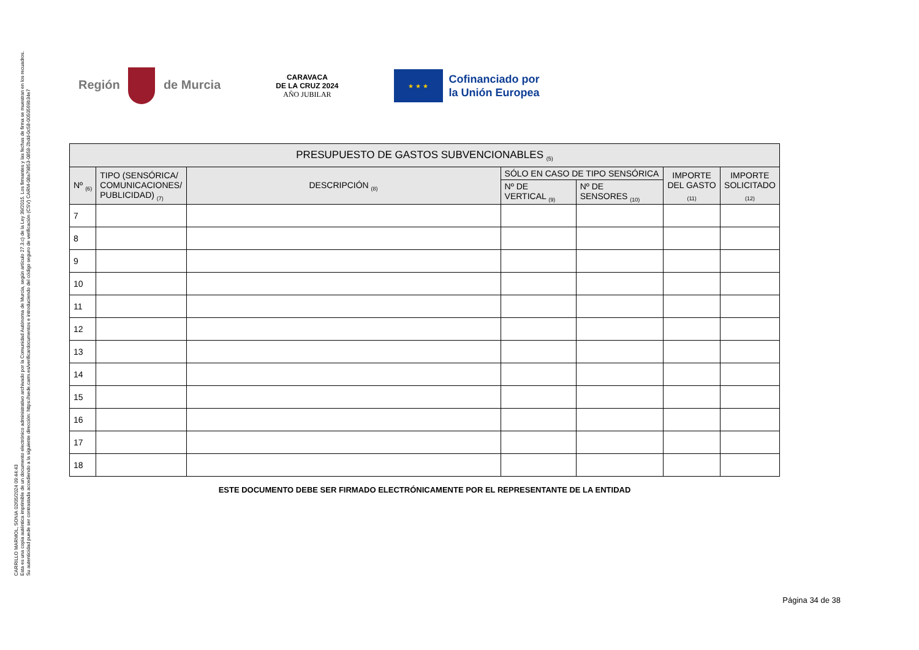CARRILLO MARMOL, SONIA 02/05/2024 09:44:43
Esta es una copia auténtica imprimible de un documento electrónico administrativo archivado por la Comunidad Autónoma de Murcia, según artículo 27.3.c) de la Ley 39/2015. Los firmantes y las fechas de firma se muestran en los recuadros.
Su autenticidad puede ser contrastada accediendo a la siguiente dirección: https://sede.carm.es/verificardocumentos e introduciendo del código seguro de verificación (CSV) CARM-08a79853-0858-2bdd-0c58-0050569b34e7
Región de Murcia
CARAVACA
DE LA CRUZ 2024
AÑO JUBILAR
★ ★ ★
Cofinanciado por
la Unión Europea
| PRESUPUESTO DE GASTOS SUBVENCIONABLES <sub>(5)</sub> | | | | | | |
| --- | --- | --- | --- | --- | --- | --- |
| Nº <sub>(6)</sub> | TIPO (SENSÓRICA/ COMUNICACIONES/ PUBLICIDAD) <sub>(7)</sub> | DESCRIPCIÓN <sub>(8)</sub> | SÓLO EN CASO DE TIPO SENSÓRICA | | IMPORTE DEL GASTO <sub>(11)</sub> | IMPORTE SOLICITADO <sub>(12)</sub> |
| | | | Nº DE VERTICAL <sub>(9)</sub> | Nº DE SENSORES <sub>(10)</sub> | | |
| 7 | | | | | | |
| 8 | | | | | | |
| 9 | | | | | | |
| 10 | | | | | | |
| 11 | | | | | | |
| 12 | | | | | | |
| 13 | | | | | | |
| 14 | | | | | | |
| 15 | | | | | | |
| 16 | | | | | | |
| 17 | | | | | | |
| 18 | | | | | | |
ESTE DOCUMENTO DEBE SER FIRMADO ELECTRÓNICAMENTE POR EL REPRESENTANTE DE LA ENTIDAD
Página 34 de 38